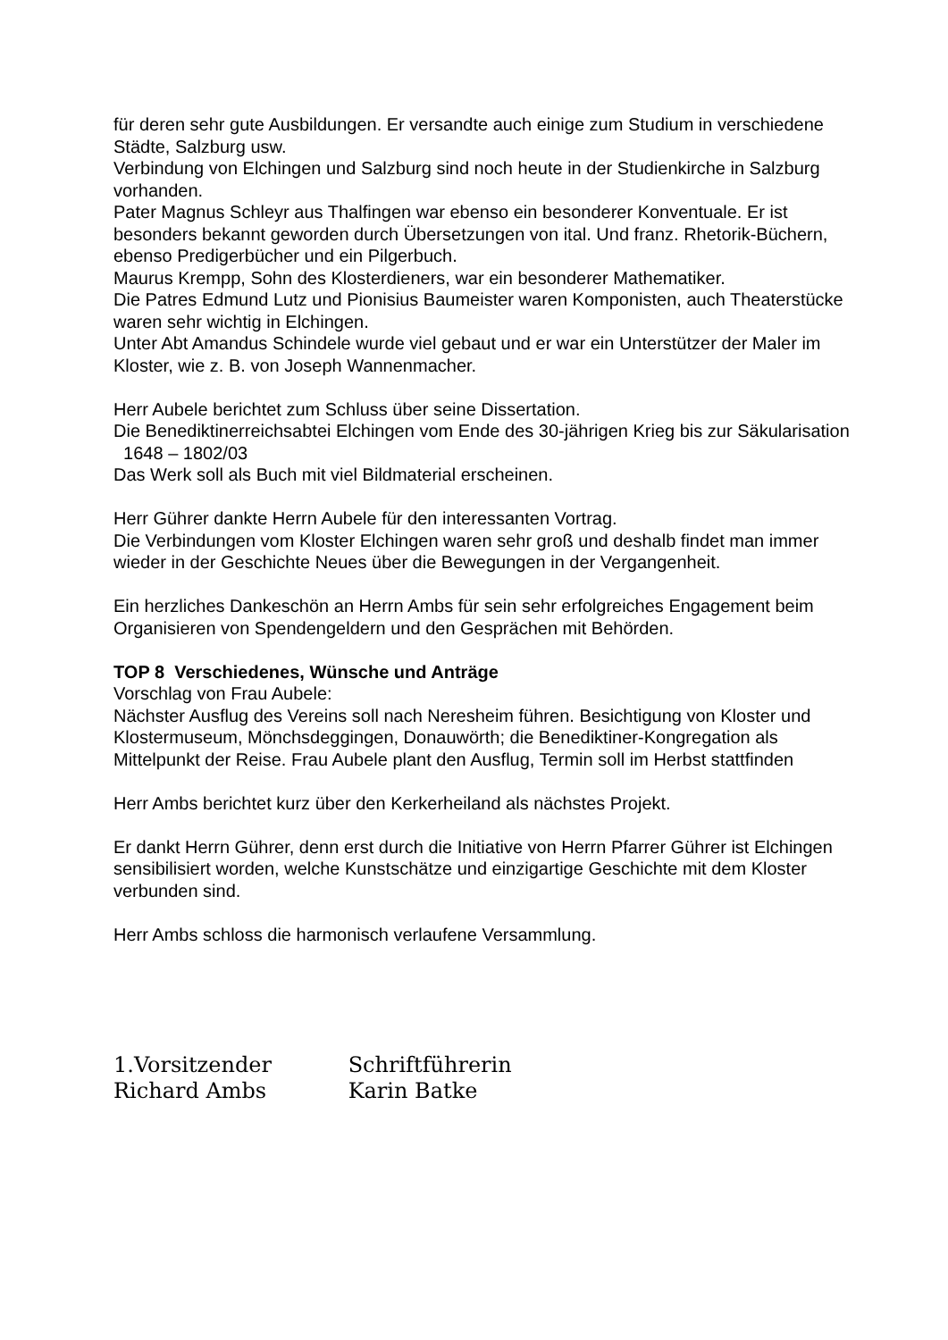für deren sehr gute Ausbildungen. Er versandte auch einige zum Studium in verschiedene Städte, Salzburg usw.
Verbindung von Elchingen und Salzburg sind noch heute in der Studienkirche in Salzburg vorhanden.
Pater Magnus Schleyr aus Thalfingen war ebenso ein besonderer Konventuale. Er ist besonders bekannt geworden durch Übersetzungen von ital. Und franz. Rhetorik-Büchern, ebenso Predigerbücher und ein Pilgerbuch.
Maurus Krempp, Sohn des Klosterdieners, war ein besonderer Mathematiker.
Die Patres Edmund Lutz und Pionisius Baumeister waren Komponisten, auch Theaterstücke waren sehr wichtig in Elchingen.
Unter Abt Amandus Schindele wurde viel gebaut und er war ein Unterstützer der Maler im Kloster, wie z. B. von Joseph Wannenmacher.
Herr Aubele berichtet zum Schluss über seine Dissertation.
Die Benediktinerreichsabtei Elchingen vom Ende des 30-jährigen Krieg bis zur Säkularisation 1648 – 1802/03
Das Werk soll als Buch mit viel Bildmaterial erscheinen.
Herr Gührer dankte Herrn Aubele für den interessanten Vortrag.
Die Verbindungen vom Kloster Elchingen waren sehr groß und deshalb findet man immer wieder in der Geschichte Neues über die Bewegungen in der Vergangenheit.
Ein herzliches Dankeschön an Herrn Ambs für sein sehr erfolgreiches Engagement beim Organisieren von Spendengeldern und den Gesprächen mit Behörden.
TOP 8 Verschiedenes, Wünsche und Anträge
Vorschlag von Frau Aubele:
Nächster Ausflug des Vereins soll nach Neresheim führen. Besichtigung von Kloster und Klostermuseum, Mönchsdeggingen, Donauwörth; die Benediktiner-Kongregation als Mittelpunkt der Reise. Frau Aubele plant den Ausflug, Termin soll im Herbst stattfinden
Herr Ambs berichtet kurz über den Kerkerheiland als nächstes Projekt.
Er dankt Herrn Gührer, denn erst durch die Initiative von Herrn Pfarrer Gührer ist Elchingen sensibilisiert worden, welche Kunstschätze und einzigartige Geschichte mit dem Kloster verbunden sind.
Herr Ambs schloss die harmonisch verlaufene Versammlung.
1.Vorsitzender Schriftführerin
Richard Ambs Karin Batke